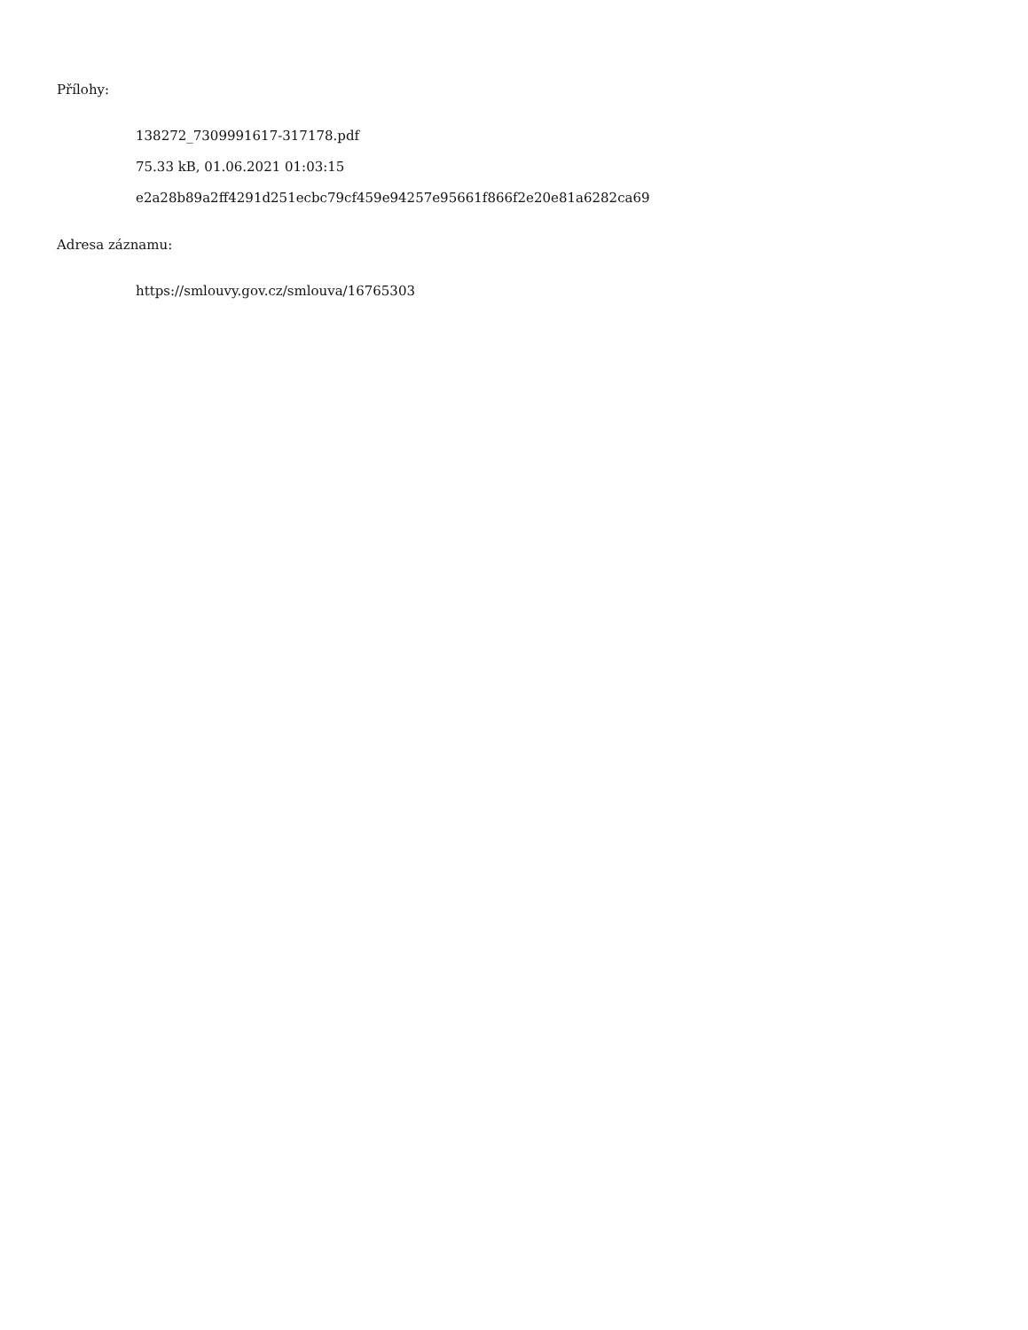Přílohy:
138272_7309991617-317178.pdf
75.33 kB, 01.06.2021 01:03:15
e2a28b89a2ff4291d251ecbc79cf459e94257e95661f866f2e20e81a6282ca69
Adresa záznamu:
https://smlouvy.gov.cz/smlouva/16765303